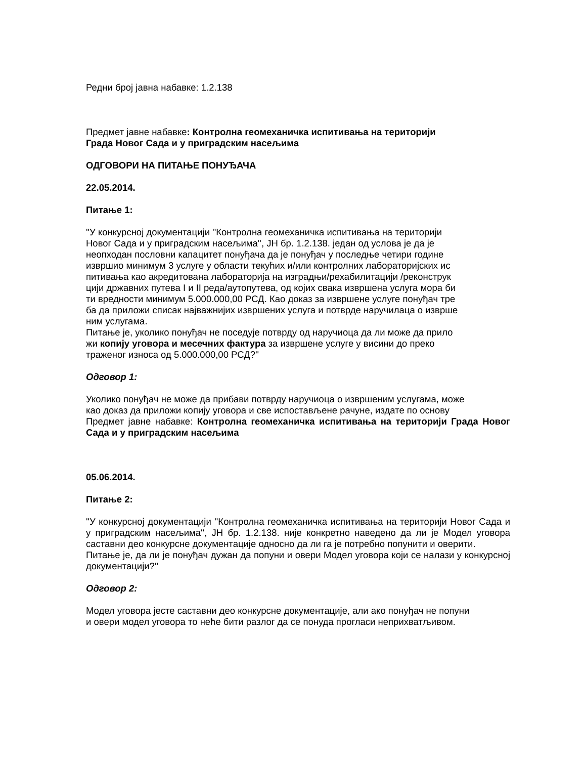Редни број јавна набавке: 1.2.138
Предмет јавне набавке: Контролна геомеханичка испитивања на територији
Града Новог Сада и у приградским насељима
ОДГОВОРИ НА ПИТАЊЕ ПОНУЂАЧА
22.05.2014.
Питање 1:
''У конкурсној документацији ''Контролна геомеханичка испитивања на територији
Новог Сада и у приградским насељима'', ЈН бр. 1.2.138. један од услова је да је
неопходан пословни капацитет понуђача да је понуђач у последње четири године
извршио минимум 3 услуге у области текућих и/или контролних лабораторијских ис
питивања као акредитована лабораторија на изградњи/рехабилитацији /реконструк
цији државних путева I и II реда/аутопутева, од којих свака извршена услуга мора би
ти вредности минимум 5.000.000,00 РСД. Као доказ за извршене услуге понуђач тре
ба да приложи списак најважнијих извршених услуга и потврде наручилаца о изврше
ним услугама.
Питање је, уколико понуђач не поседује потврду од наручиоца да ли може да прило
жи копију уговора и месечних фактура за извршене услуге у висини до преко
траженог износа од 5.000.000,00 РСД?''
Одговор 1:
Уколико понуђач не може да прибави потврду наручиоца о извршеним услугама, може
као доказ да приложи копију уговора и све испостављене рачуне, издате по основу
Предмет јавне набавке: Контролна геомеханичка испитивања на територији Града Новог Сада и у приградским насељима
05.06.2014.
Питање 2:
''У конкурсној документацији ''Контролна геомеханичка испитивања на територији Новог Сада и у приградским насељима'', ЈН бр. 1.2.138. није конкретно наведено да ли је Модел уговора саставни део конкурсне документације односно да ли га је потребно попунити и оверити.
Питање је, да ли је понуђач дужан да попуни и овери Модел уговора који се налази у конкурсној документацији?''
Одговор 2:
Модел уговора јесте саставни део конкурсне документације, али ако понуђач не попуни
и овери модел уговора то неће бити разлог да се понуда прогласи неприхватљивом.